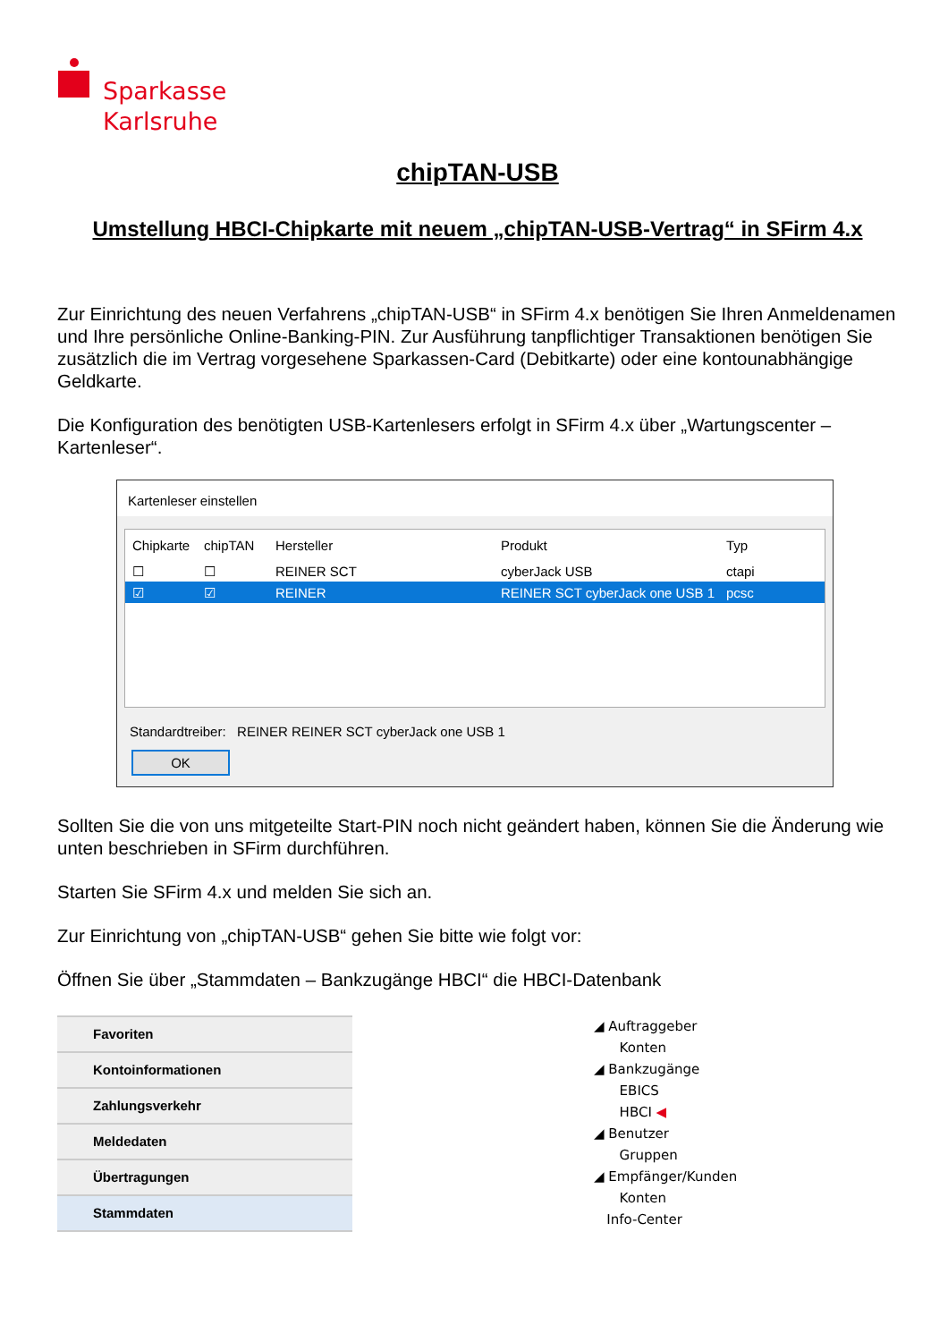Sparkasse
Karlsruhe
chipTAN-USB
Umstellung HBCI-Chipkarte mit neuem „chipTAN-USB-Vertrag“ in SFirm 4.x
Zur Einrichtung des neuen Verfahrens „chipTAN-USB“ in SFirm 4.x benötigen Sie Ihren Anmeldenamen und Ihre persönliche Online-Banking-PIN. Zur Ausführung tanpflichtiger Transaktionen benötigen Sie zusätzlich die im Vertrag vorgesehene Sparkassen-Card (Debitkarte) oder eine kontounabhängige Geldkarte.
Die Konfiguration des benötigten USB-Kartenlesers erfolgt in SFirm 4.x über „Wartungscenter – Kartenleser“.
Kartenleser einstellen
Chipkarte
chipTAN Hersteller Produkt Typ
☐ ☐ REINER SCT cyberJack USB ctapi
☑ ☑ REINER
REINER SCT cyberJack one USB 1
pcsc
Standardtreiber: REINER REINER SCT cyberJack one USB 1
OK
Sollten Sie die von uns mitgeteilte Start-PIN noch nicht geändert haben, können Sie die Änderung wie unten beschrieben in SFirm durchführen.
Starten Sie SFirm 4.x und melden Sie sich an.
Zur Einrichtung von „chipTAN-USB“ gehen Sie bitte wie folgt vor:
Öffnen Sie über „Stammdaten – Bankzugänge HBCI“ die HBCI-Datenbank
Favoriten
Kontoinformationen
Zahlungsverkehr
Meldedaten
Übertragungen
Stammdaten
◢ Auftraggeber
Konten
◢ Bankzugänge
EBICS
HBCI ◀
◢ Benutzer
Gruppen
◢ Empfänger/Kunden
Konten
Info-Center